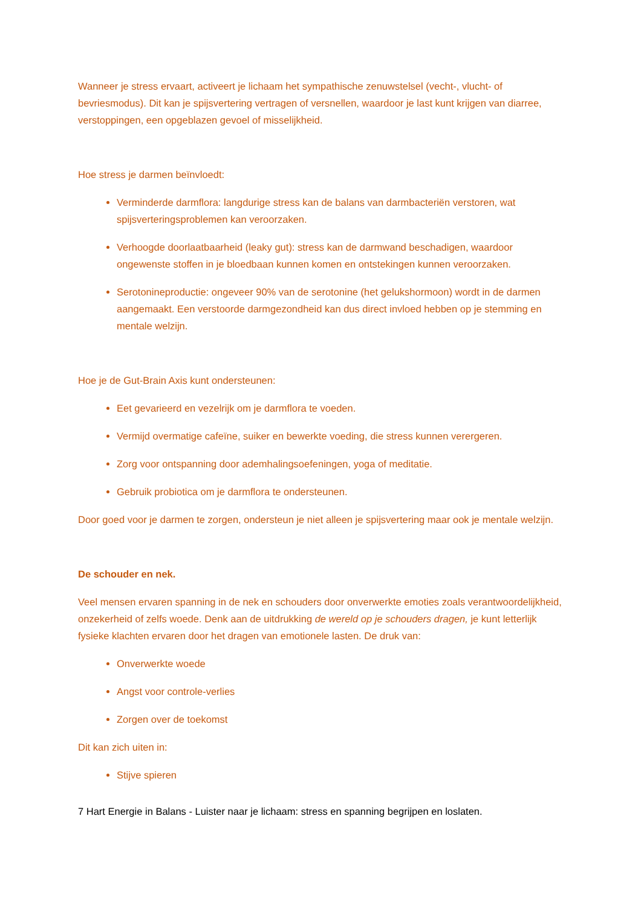Wanneer je stress ervaart, activeert je lichaam het sympathische zenuwstelsel (vecht-, vlucht- of bevriesmodus). Dit kan je spijsvertering vertragen of versnellen, waardoor je last kunt krijgen van diarree, verstoppingen, een opgeblazen gevoel of misselijkheid.
Hoe stress je darmen beïnvloedt:
Verminderde darmflora: langdurige stress kan de balans van darmbacteriën verstoren, wat spijsverteringsproblemen kan veroorzaken.
Verhoogde doorlaatbaarheid (leaky gut): stress kan de darmwand beschadigen, waardoor ongewenste stoffen in je bloedbaan kunnen komen en ontstekingen kunnen veroorzaken.
Serotonineproductie: ongeveer 90% van de serotonine (het gelukshormoon) wordt in de darmen aangemaakt. Een verstoorde darmgezondheid kan dus direct invloed hebben op je stemming en mentale welzijn.
Hoe je de Gut-Brain Axis kunt ondersteunen:
Eet gevarieerd en vezelrijk om je darmflora te voeden.
Vermijd overmatige cafeïne, suiker en bewerkte voeding, die stress kunnen verergeren.
Zorg voor ontspanning door ademhalingsoefeningen, yoga of meditatie.
Gebruik probiotica om je darmflora te ondersteunen.
Door goed voor je darmen te zorgen, ondersteun je niet alleen je spijsvertering maar ook je mentale welzijn.
De schouder en nek.
Veel mensen ervaren spanning in de nek en schouders door onverwerkte emoties zoals verantwoordelijkheid, onzekerheid of zelfs woede. Denk aan de uitdrukking de wereld op je schouders dragen, je kunt letterlijk fysieke klachten ervaren door het dragen van emotionele lasten. De druk van:
Onverwerkte woede
Angst voor controle-verlies
Zorgen over de toekomst
Dit kan zich uiten in:
Stijve spieren
7 Hart Energie in Balans - Luister naar je lichaam: stress en spanning begrijpen en loslaten.